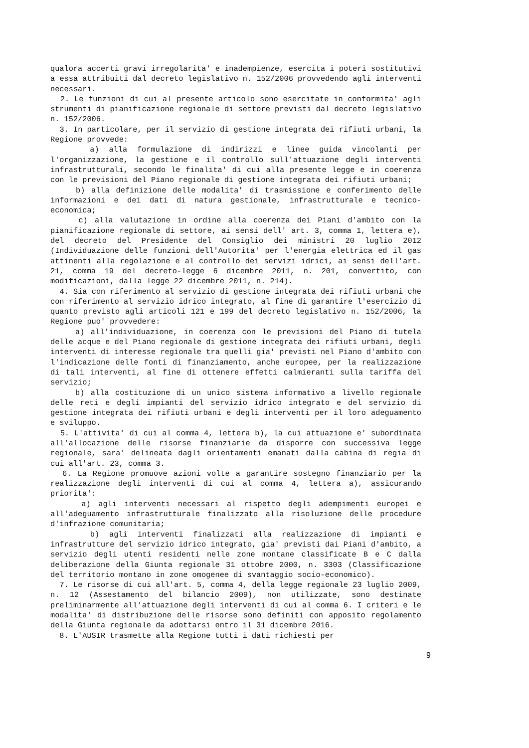qualora accerti gravi irregolarita' e inadempienze, esercita i poteri sostitutivi a essa attribuiti dal decreto legislativo n. 152/2006 provvedendo agli interventi necessari.
2. Le funzioni di cui al presente articolo sono esercitate in conformita' agli strumenti di pianificazione regionale di settore previsti dal decreto legislativo n. 152/2006.
3. In particolare, per il servizio di gestione integrata dei rifiuti urbani, la Regione provvede:
a) alla formulazione di indirizzi e linee guida vincolanti per l'organizzazione, la gestione e il controllo sull'attuazione degli interventi infrastrutturali, secondo le finalita' di cui alla presente legge e in coerenza con le previsioni del Piano regionale di gestione integrata dei rifiuti urbani;
b) alla definizione delle modalita' di trasmissione e conferimento delle informazioni e dei dati di natura gestionale, infrastrutturale e tecnico-economica;
c) alla valutazione in ordine alla coerenza dei Piani d'ambito con la pianificazione regionale di settore, ai sensi dell' art. 3, comma 1, lettera e), del decreto del Presidente del Consiglio dei ministri 20 luglio 2012 (Individuazione delle funzioni dell'Autorita' per l'energia elettrica ed il gas attinenti alla regolazione e al controllo dei servizi idrici, ai sensi dell'art. 21, comma 19 del decreto-legge 6 dicembre 2011, n. 201, convertito, con modificazioni, dalla legge 22 dicembre 2011, n. 214).
4. Sia con riferimento al servizio di gestione integrata dei rifiuti urbani che con riferimento al servizio idrico integrato, al fine di garantire l'esercizio di quanto previsto agli articoli 121 e 199 del decreto legislativo n. 152/2006, la Regione puo' provvedere:
a) all'individuazione, in coerenza con le previsioni del Piano di tutela delle acque e del Piano regionale di gestione integrata dei rifiuti urbani, degli interventi di interesse regionale tra quelli gia' previsti nel Piano d'ambito con l'indicazione delle fonti di finanziamento, anche europee, per la realizzazione di tali interventi, al fine di ottenere effetti calmieranti sulla tariffa del servizio;
b) alla costituzione di un unico sistema informativo a livello regionale delle reti e degli impianti del servizio idrico integrato e del servizio di gestione integrata dei rifiuti urbani e degli interventi per il loro adeguamento e sviluppo.
5. L'attivita' di cui al comma 4, lettera b), la cui attuazione e' subordinata all'allocazione delle risorse finanziarie da disporre con successiva legge regionale, sara' delineata dagli orientamenti emanati dalla cabina di regia di cui all'art. 23, comma 3.
6. La Regione promuove azioni volte a garantire sostegno finanziario per la realizzazione degli interventi di cui al comma 4, lettera a), assicurando priorita':
a) agli interventi necessari al rispetto degli adempimenti europei e all'adeguamento infrastrutturale finalizzato alla risoluzione delle procedure d'infrazione comunitaria;
b) agli interventi finalizzati alla realizzazione di impianti e infrastrutture del servizio idrico integrato, gia' previsti dai Piani d'ambito, a servizio degli utenti residenti nelle zone montane classificate B e C dalla deliberazione della Giunta regionale 31 ottobre 2000, n. 3303 (Classificazione del territorio montano in zone omogenee di svantaggio socio-economico).
7. Le risorse di cui all'art. 5, comma 4, della legge regionale 23 luglio 2009, n. 12 (Assestamento del bilancio 2009), non utilizzate, sono destinate preliminarmente all'attuazione degli interventi di cui al comma 6. I criteri e le modalita' di distribuzione delle risorse sono definiti con apposito regolamento della Giunta regionale da adottarsi entro il 31 dicembre 2016.
8. L'AUSIR trasmette alla Regione tutti i dati richiesti per
9